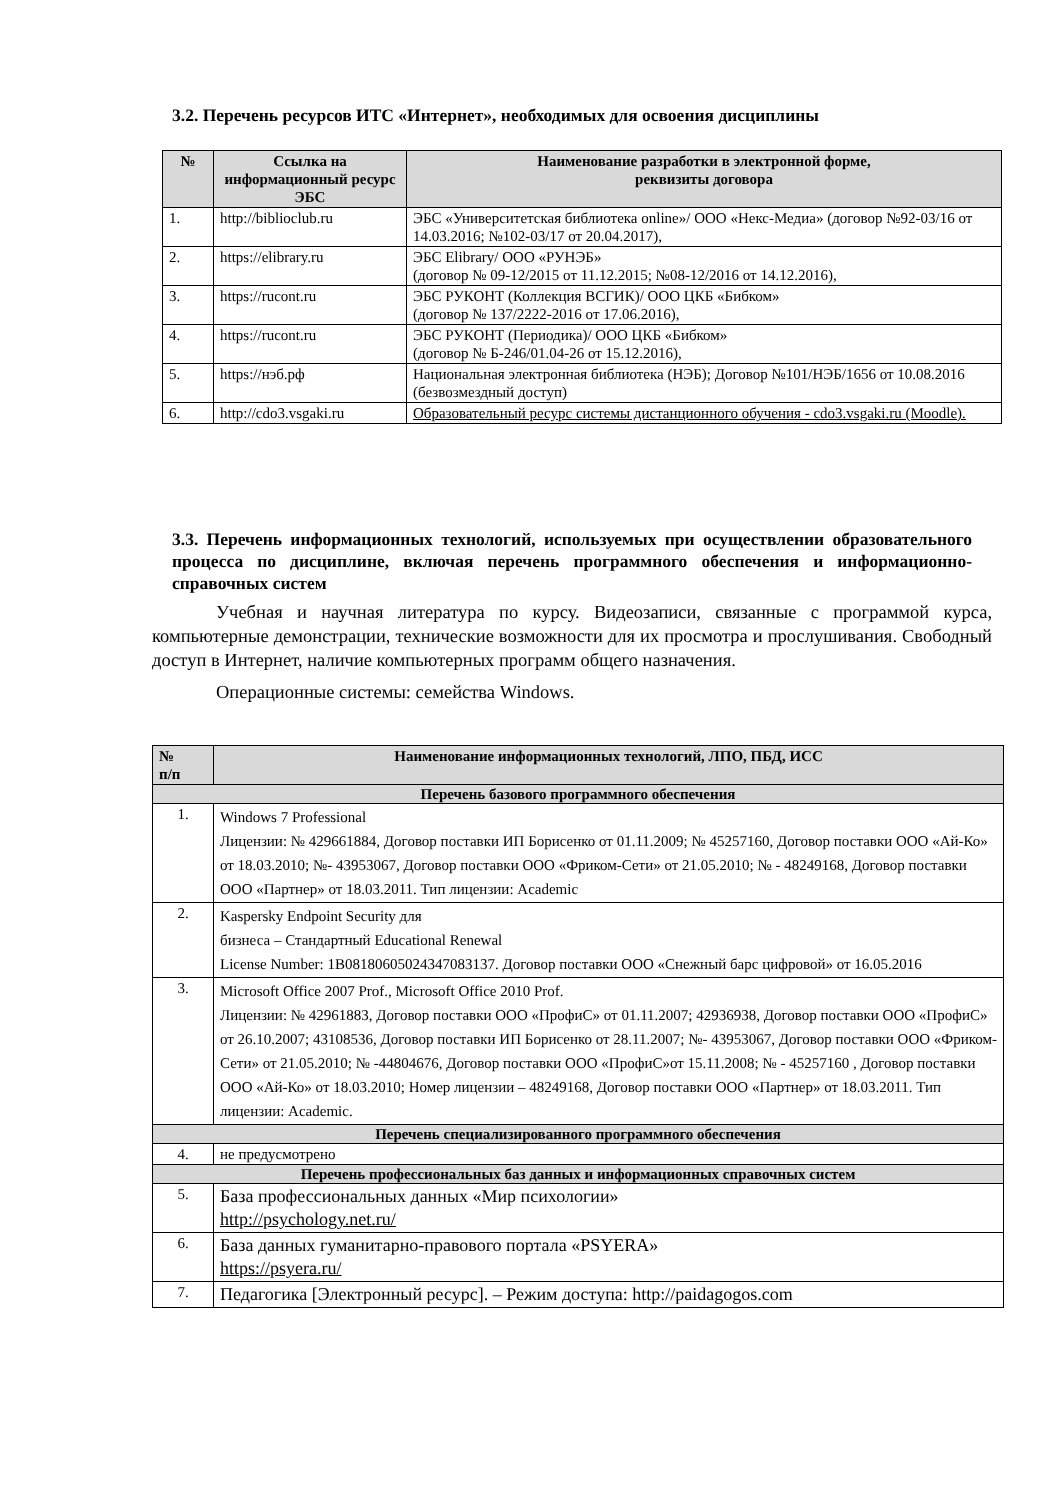3.2. Перечень ресурсов ИТС «Интернет», необходимых для освоения дисциплины
| № | Ссылка на информационный ресурс ЭБС | Наименование разработки в электронной форме, реквизиты договора |
| --- | --- | --- |
| 1. | http://biblioclub.ru | ЭБС «Университетская библиотека online»/ ООО «Некс-Медиа» (договор №92-03/16 от 14.03.2016; №102-03/17 от 20.04.2017), |
| 2. | https://elibrary.ru | ЭБС Elibrary/ ООО «РУНЭБ» (договор № 09-12/2015 от 11.12.2015; №08-12/2016 от 14.12.2016), |
| 3. | https://rucont.ru | ЭБС РУКОНТ (Коллекция ВСГИК)/ ООО ЦКБ «Бибком» (договор № 137/2222-2016 от 17.06.2016), |
| 4. | https://rucont.ru | ЭБС РУКОНТ (Периодика)/ ООО ЦКБ «Бибком» (договор № Б-246/01.04-26 от 15.12.2016), |
| 5. | https://нэб.рф | Национальная электронная библиотека (НЭБ); Договор №101/НЭБ/1656 от 10.08.2016 (безвозмездный доступ) |
| 6. | http://cdo3.vsgaki.ru | Образовательный ресурс системы дистанционного обучения - cdo3.vsgaki.ru (Moodle). |
3.3. Перечень информационных технологий, используемых при осуществлении образовательного процесса по дисциплине, включая перечень программного обеспечения и информационно-справочных систем
Учебная и научная литература по курсу. Видеозаписи, связанные с программой курса, компьютерные демонстрации, технические возможности для их просмотра и прослушивания. Свободный доступ в Интернет, наличие компьютерных программ общего назначения.
Операционные системы: семейства Windows.
| № п/п | Наименование информационных технологий, ЛПО, ПБД, ИСС |
| --- | --- |
| Перечень базового программного обеспечения | |
| 1. | Windows 7 Professional Лицензии: № 429661884, Договор поставки ИП Борисенко от 01.11.2009; № 45257160, Договор поставки ООО «Ай-Ко» от 18.03.2010; №- 43953067, Договор поставки ООО «Фриком-Сети» от 21.05.2010; № - 48249168, Договор поставки ООО «Партнер» от 18.03.2011. Тип лицензии: Academic |
| 2. | Kaspersky Endpoint Security для бизнеса – Стандартный Educational Renewal License Number: 1B08180605024347083137. Договор поставки ООО «Снежный барс цифровой» от 16.05.2016 |
| 3. | Microsoft Office 2007 Prof., Microsoft Office 2010 Prof. Лицензии: № 42961883, Договор поставки ООО «ПрофиС» от 01.11.2007; 42936938, Договор поставки ООО «ПрофиС» от 26.10.2007; 43108536, Договор поставки ИП Борисенко от 28.11.2007; №- 43953067, Договор поставки ООО «Фриком-Сети» от 21.05.2010; № -44804676, Договор поставки ООО «ПрофиС»от 15.11.2008; № - 45257160 , Договор поставки ООО «Ай-Ко» от 18.03.2010; Номер лицензии – 48249168, Договор поставки ООО «Партнер» от 18.03.2011. Тип лицензии: Academic. |
| Перечень специализированного программного обеспечения | |
| 4. | не предусмотрено |
| Перечень профессиональных баз данных и информационных справочных систем | |
| 5. | База профессиональных данных «Мир психологии» http://psychology.net.ru/ |
| 6. | База данных гуманитарно-правового портала «PSYERA» https://psyera.ru/ |
| 7. | Педагогика [Электронный ресурс]. – Режим доступа: http://paidagogos.com |